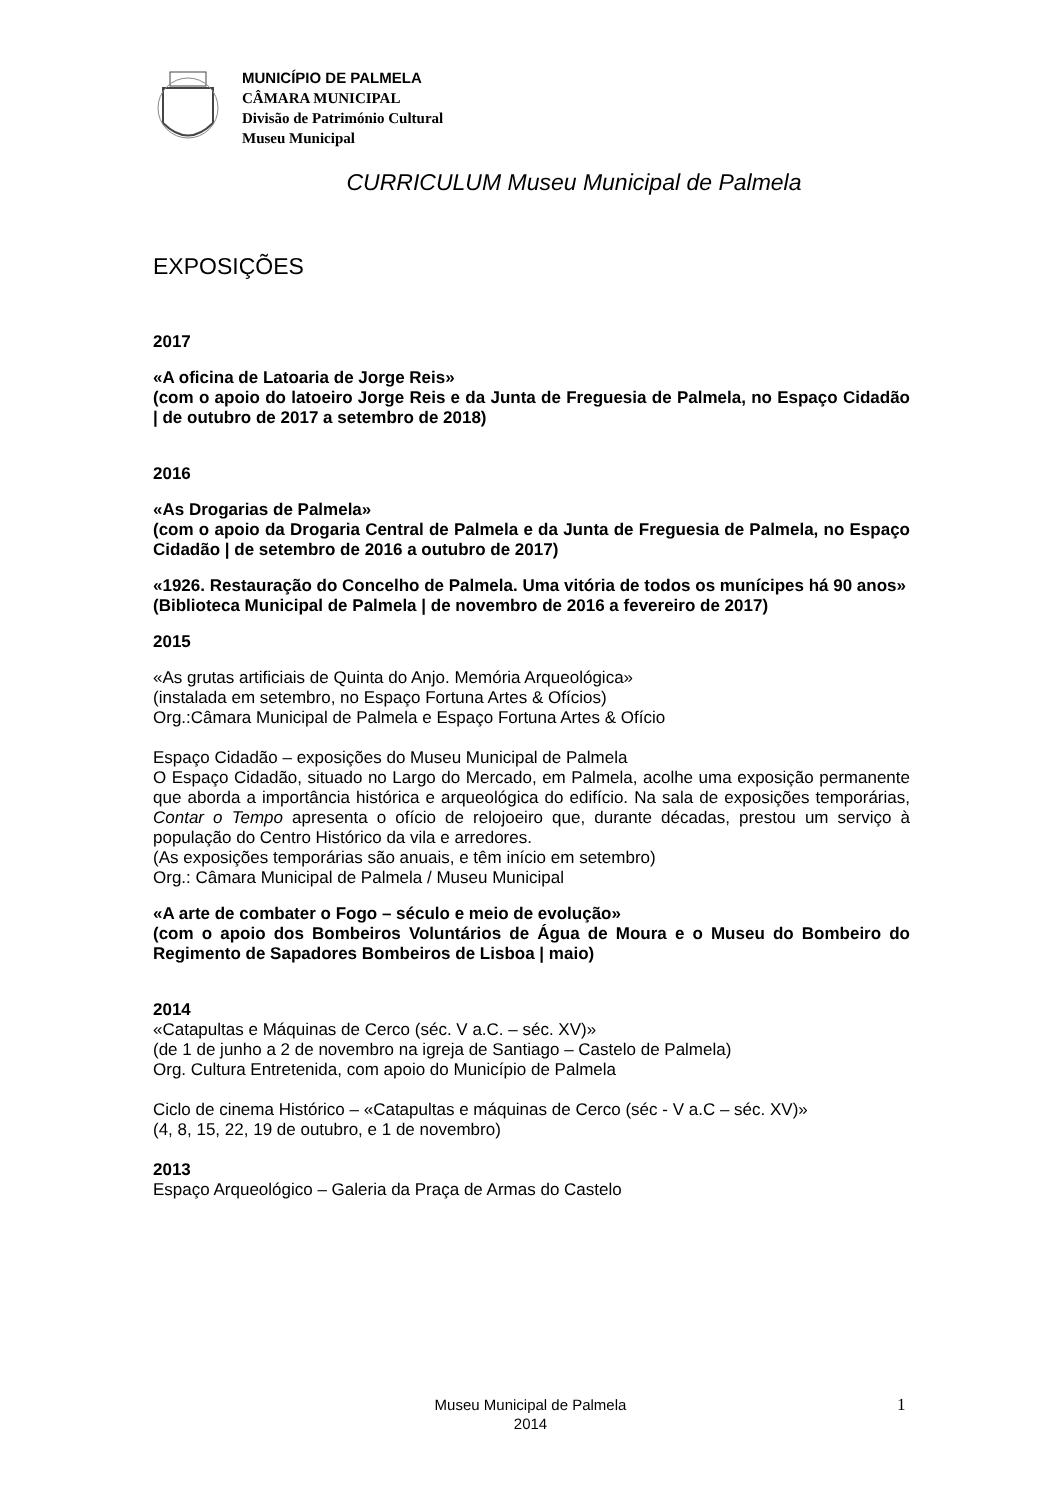MUNICÍPIO DE PALMELA
CÂMARA MUNICIPAL
Divisão de Património Cultural
Museu Municipal
CURRICULUM Museu Municipal de Palmela
EXPOSIÇÕES
2017
«A oficina de Latoaria de Jorge Reis»
(com o apoio do latoeiro Jorge Reis e da Junta de Freguesia de Palmela, no Espaço Cidadão | de outubro de 2017 a setembro de 2018)
2016
«As Drogarias de Palmela»
(com o apoio da Drogaria Central de Palmela e da Junta de Freguesia de Palmela, no Espaço Cidadão | de setembro de 2016 a outubro de 2017)
«1926. Restauração do Concelho de Palmela. Uma vitória de todos os munícipes há 90 anos»
(Biblioteca Municipal de Palmela | de novembro de 2016 a fevereiro de 2017)
2015
«As grutas artificiais de Quinta do Anjo. Memória Arqueológica»
(instalada em setembro, no Espaço Fortuna Artes & Ofícios)
Org.:Câmara Municipal de Palmela e Espaço Fortuna Artes & Ofício
Espaço Cidadão – exposições do Museu Municipal de Palmela
O Espaço Cidadão, situado no Largo do Mercado, em Palmela, acolhe uma exposição permanente que aborda a importância histórica e arqueológica do edifício. Na sala de exposições temporárias, Contar o Tempo apresenta o ofício de relojoeiro que, durante décadas, prestou um serviço à população do Centro Histórico da vila e arredores.
(As exposições temporárias são anuais, e têm início em setembro)
Org.: Câmara Municipal de Palmela / Museu Municipal
«A arte de combater o Fogo – século e meio de evolução»
(com o apoio dos Bombeiros Voluntários de Água de Moura e o Museu do Bombeiro do Regimento de Sapadores Bombeiros de Lisboa | maio)
2014
«Catapultas e Máquinas de Cerco (séc. V a.C. – séc. XV)»
(de 1 de junho a 2 de novembro na igreja de Santiago – Castelo de Palmela)
Org. Cultura Entretenida, com apoio do Município de Palmela
Ciclo de cinema Histórico – «Catapultas e máquinas de Cerco (séc - V a.C – séc. XV)»
(4, 8, 15, 22, 19 de outubro, e 1 de novembro)
2013
Espaço Arqueológico – Galeria da Praça de Armas do Castelo
Museu Municipal de Palmela
2014
1